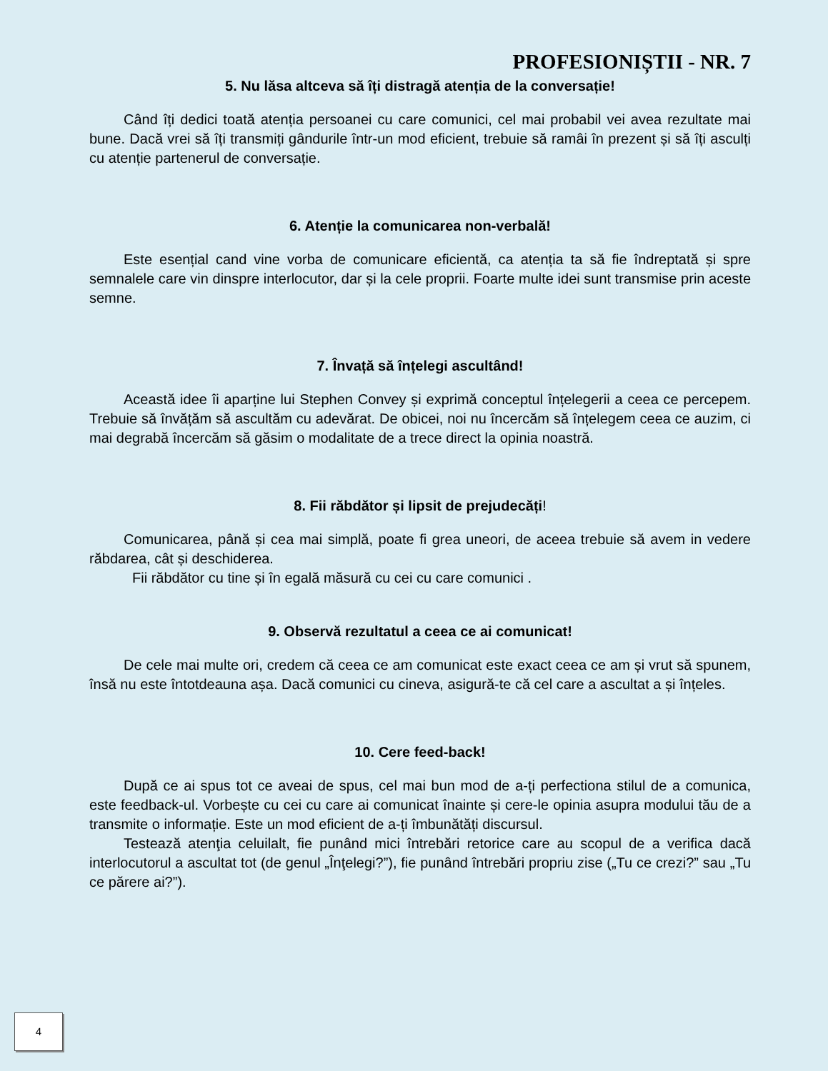PROFESIONIȘTII - NR. 7
5. Nu lăsa altceva să îți distragă atenția de la conversație!
Când îți dedici toată atenția persoanei cu care comunici, cel mai probabil vei avea rezultate mai bune. Dacă vrei să îți transmiți gândurile într-un mod eficient, trebuie să ramâi în prezent și să îți asculți cu atenție partenerul de conversație.
6. Atenție la comunicarea non-verbală!
Este esențial cand vine vorba de comunicare eficientă, ca atenția ta să fie îndreptată și spre semnalele care vin dinspre interlocutor, dar și la cele proprii. Foarte multe idei sunt transmise prin aceste semne.
7. Învață să înțelegi ascultând!
Această idee îi aparține lui Stephen Convey și exprimă conceptul înțelegerii a ceea ce percepem. Trebuie să învățăm să ascultăm cu adevărat. De obicei, noi nu încercăm să înțelegem ceea ce auzim, ci mai degrabă încercăm să găsim o modalitate de a trece direct la opinia noastră.
8. Fii răbdător și lipsit de prejudecăți!
Comunicarea, până și cea mai simplă, poate fi grea uneori, de aceea trebuie să avem in vedere răbdarea, cât și deschiderea.
Fii răbdător cu tine și în egală măsură cu cei cu care comunici .
9. Observă rezultatul a ceea ce ai comunicat!
De cele mai multe ori, credem că ceea ce am comunicat este exact ceea ce am și vrut să spunem, însă nu este întotdeauna așa. Dacă comunici cu cineva, asigură-te că cel care a ascultat a și înțeles.
10. Cere feed-back!
După ce ai spus tot ce aveai de spus, cel mai bun mod de a-ți perfectiona stilul de a comunica, este feedback-ul. Vorbește cu cei cu care ai comunicat înainte și cere-le opinia asupra modului tău de a transmite o informație. Este un mod eficient de a-ți îmbunătăți discursul.
Testează atenţia celuilalt, fie punând mici întrebări retorice care au scopul de a verifica dacă interlocutorul a ascultat tot (de genul „Înţelegi?”), fie punând întrebări propriu zise („Tu ce crezi?” sau „Tu ce părere ai?”).
4